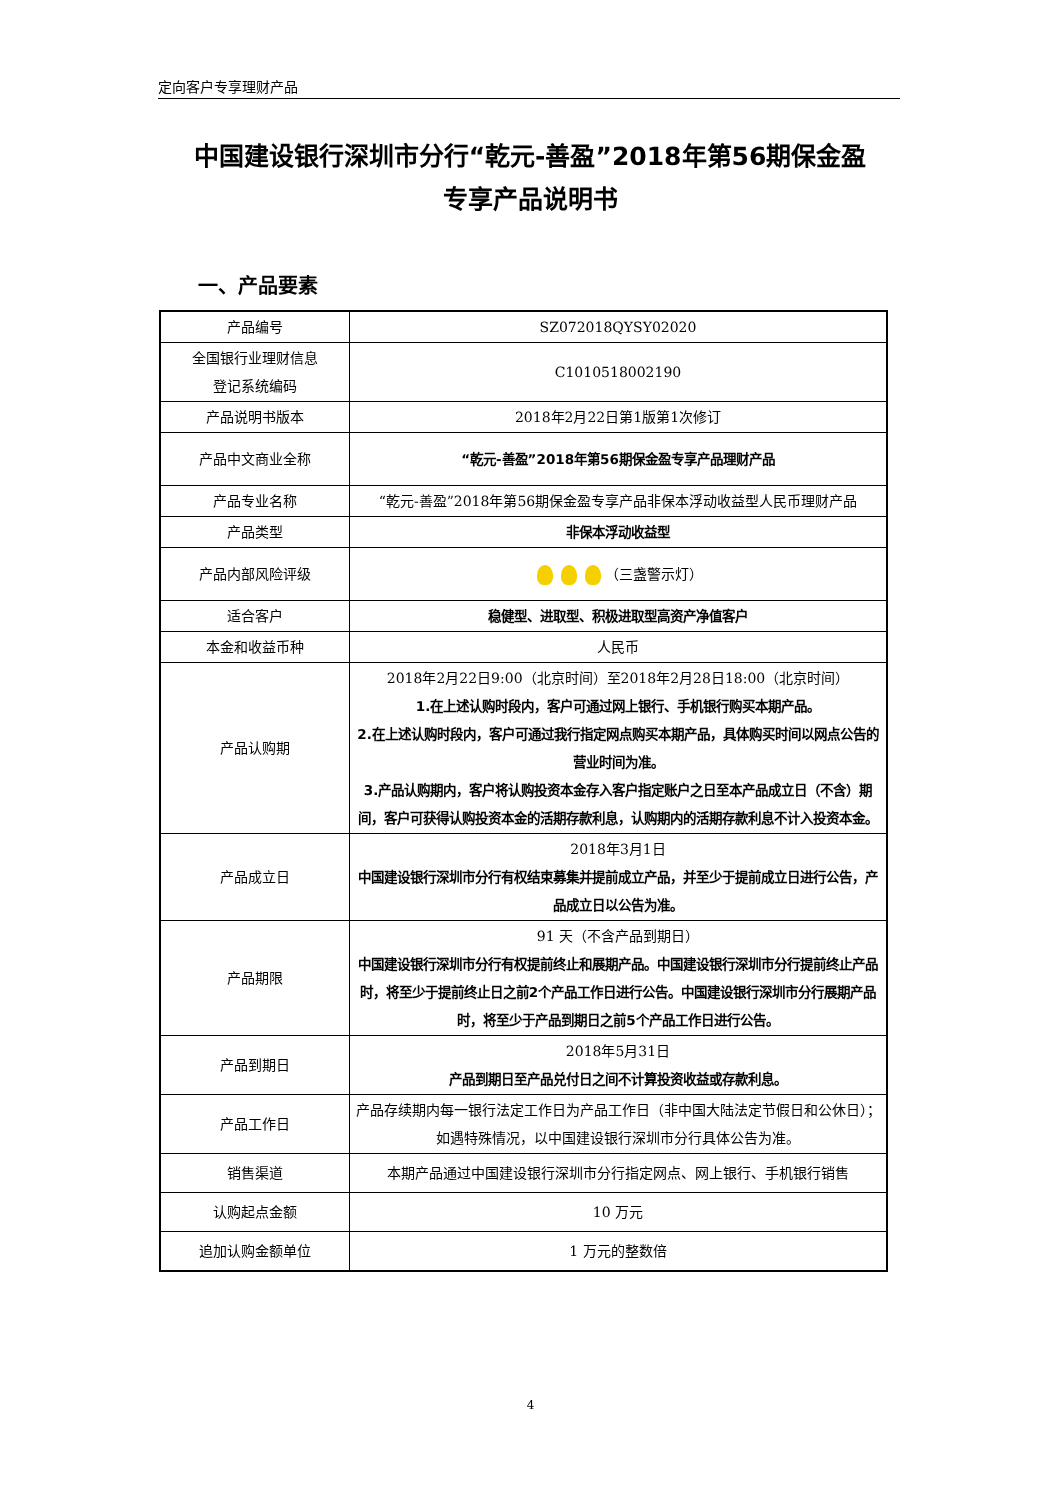定向客户专享理财产品
中国建设银行深圳市分行“乾元-善盈”2018年第56期保金盈
专享产品说明书
一、产品要素
| 产品编号 | SZ072018QYSY02020 |
| 全国银行业理财信息 登记系统编码 | C1010518002190 |
| 产品说明书版本 | 2018年2月22日第1版第1次修订 |
| 产品中文商业全称 | “乾元-善盈”2018年第56期保金盈专享产品理财产品 |
| 产品专业名称 | “乾元-善盈”2018年第56期保金盈专享产品非保本浮动收益型人民币理财产品 |
| 产品类型 | 非保本浮动收益型 |
| 产品内部风险评级 | （三盏警示灯） |
| 适合客户 | 稳健型、进取型、积极进取型高资产净值客户 |
| 本金和收益币种 | 人民币 |
| 产品认购期 | 2018年2月22日9:00（北京时间）至2018年2月28日18:00（北京时间） 1.在上述认购时段内，客户可通过网上银行、手机银行购买本期产品。 2.在上述认购时段内，客户可通过我行指定网点购买本期产品，具体购买时间以网点公告的营业时间为准。 3.产品认购期内，客户将认购投资本金存入客户指定账户之日至本产品成立日（不含）期间，客户可获得认购投资本金的活期存款利息，认购期内的活期存款利息不计入投资本金。 |
| 产品成立日 | 2018年3月1日 中国建设银行深圳市分行有权结束募集并提前成立产品，并至少于提前成立日进行公告，产品成立日以公告为准。 |
| 产品期限 | 91 天（不含产品到期日） 中国建设银行深圳市分行有权提前终止和展期产品。中国建设银行深圳市分行提前终止产品时，将至少于提前终止日之前2个产品工作日进行公告。中国建设银行深圳市分行展期产品时，将至少于产品到期日之前5个产品工作日进行公告。 |
| 产品到期日 | 2018年5月31日 产品到期日至产品兑付日之间不计算投资收益或存款利息。 |
| 产品工作日 | 产品存续期内每一银行法定工作日为产品工作日（非中国大陆法定节假日和公休日）；如遇特殊情况，以中国建设银行深圳市分行具体公告为准。 |
| 销售渠道 | 本期产品通过中国建设银行深圳市分行指定网点、网上银行、手机银行销售 |
| 认购起点金额 | 10 万元 |
| 追加认购金额单位 | 1 万元的整数倍 |
4